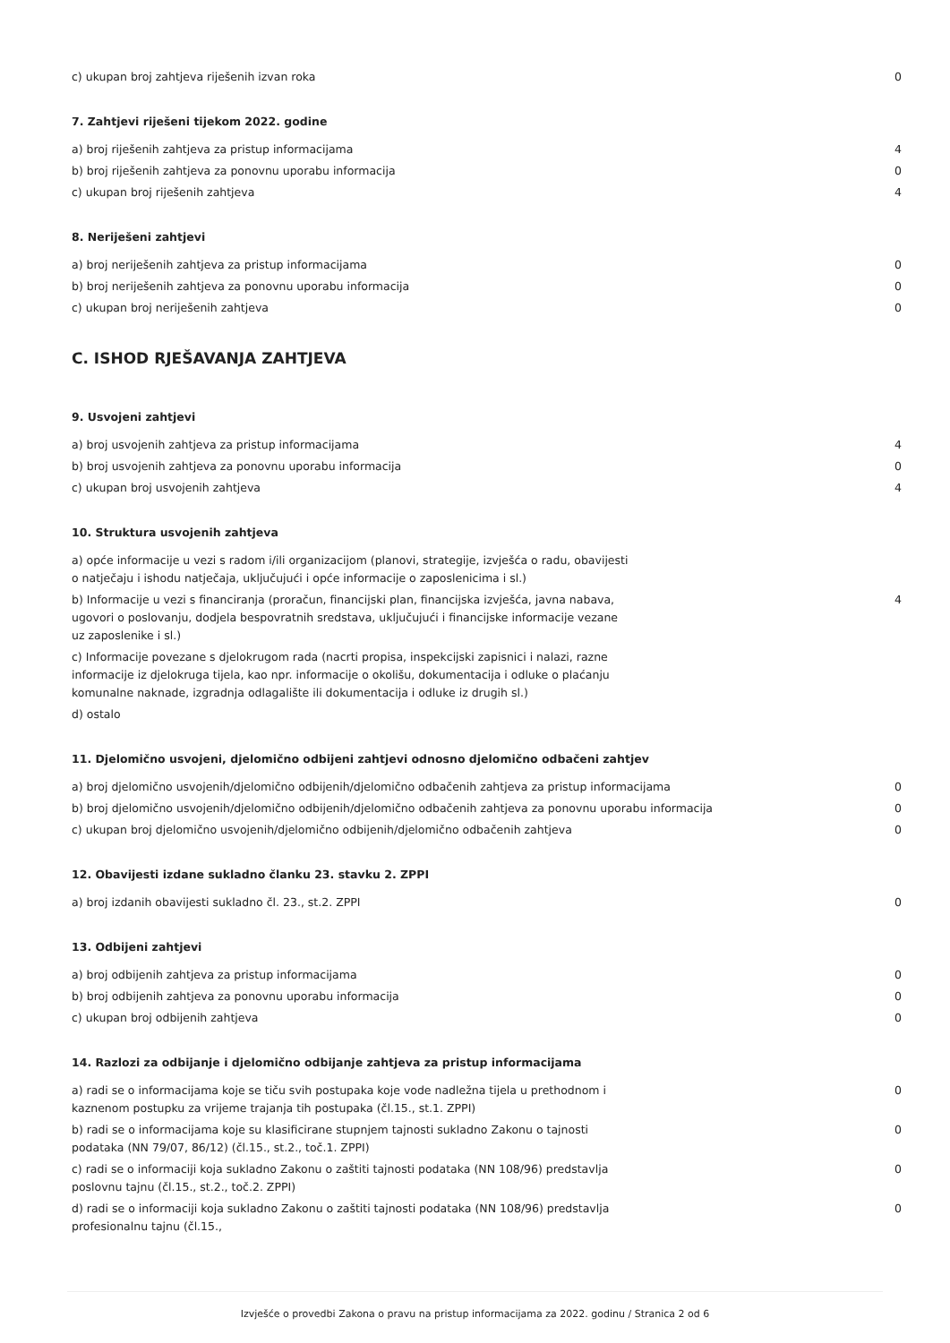| c) ukupan broj zahtjeva riješenih izvan roka | 0 |
7. Zahtjevi riješeni tijekom 2022. godine
| a) broj riješenih zahtjeva za pristup informacijama | 4 |
| b) broj riješenih zahtjeva za ponovnu uporabu informacija | 0 |
| c) ukupan broj riješenih zahtjeva | 4 |
8. Neriješeni zahtjevi
| a) broj neriješenih zahtjeva za pristup informacijama | 0 |
| b) broj neriješenih zahtjeva za ponovnu uporabu informacija | 0 |
| c) ukupan broj neriješenih zahtjeva | 0 |
C. ISHOD RJEŠAVANJA ZAHTJEVA
9. Usvojeni zahtjevi
| a) broj usvojenih zahtjeva za pristup informacijama | 4 |
| b) broj usvojenih zahtjeva za ponovnu uporabu informacija | 0 |
| c) ukupan broj usvojenih zahtjeva | 4 |
10. Struktura usvojenih zahtjeva
| a) opće informacije u vezi s radom i/ili organizacijom (planovi, strategije, izvješća o radu, obavijesti o natječaju i ishodu natječaja, uključujući i opće informacije o zaposlenicima i sl.) | |
| b) Informacije u vezi s financiranja (proračun, financijski plan, financijska izvješća, javna nabava, ugovori o poslovanju, dodjela bespovratnih sredstava, uključujući i financijske informacije vezane uz zaposlenike i sl.) | 4 |
| c) Informacije povezane s djelokrugom rada (nacrti propisa, inspekcijski zapisnici i nalazi, razne informacije iz djelokruga tijela, kao npr. informacije o okolišu, dokumentacija i odluke o plaćanju komunalne naknade, izgradnja odlagalište ili dokumentacija i odluke iz drugih sl.) | |
| d) ostalo | |
11. Djelomično usvojeni, djelomično odbijeni zahtjevi odnosno djelomično odbačeni zahtjev
| a) broj djelomično usvojenih/djelomično odbijenih/djelomično odbačenih zahtjeva za pristup informacijama | 0 |
| b) broj djelomično usvojenih/djelomično odbijenih/djelomično odbačenih zahtjeva za ponovnu uporabu informacija | 0 |
| c) ukupan broj djelomično usvojenih/djelomično odbijenih/djelomično odbačenih zahtjeva | 0 |
12. Obavijesti izdane sukladno članku 23. stavku 2. ZPPI
| a) broj izdanih obavijesti sukladno čl. 23., st.2. ZPPI | 0 |
13. Odbijeni zahtjevi
| a) broj odbijenih zahtjeva za pristup informacijama | 0 |
| b) broj odbijenih zahtjeva za ponovnu uporabu informacija | 0 |
| c) ukupan broj odbijenih zahtjeva | 0 |
14. Razlozi za odbijanje i djelomično odbijanje zahtjeva za pristup informacijama
| a) radi se o informacijama koje se tiču svih postupaka koje vode nadležna tijela u prethodnom i kaznenom postupku za vrijeme trajanja tih postupaka (čl.15., st.1. ZPPI) | 0 |
| b) radi se o informacijama koje su klasificirane stupnjem tajnosti sukladno Zakonu o tajnosti podataka (NN 79/07, 86/12) (čl.15., st.2., toč.1. ZPPI) | 0 |
| c) radi se o informaciji koja sukladno Zakonu o zaštiti tajnosti podataka (NN 108/96) predstavlja poslovnu tajnu (čl.15., st.2., toč.2. ZPPI) | 0 |
| d) radi se o informaciji koja sukladno Zakonu o zaštiti tajnosti podataka (NN 108/96) predstavlja profesionalnu tajnu (čl.15., | 0 |
Izvješće o provedbi Zakona o pravu na pristup informacijama za 2022. godinu / Stranica 2 od 6